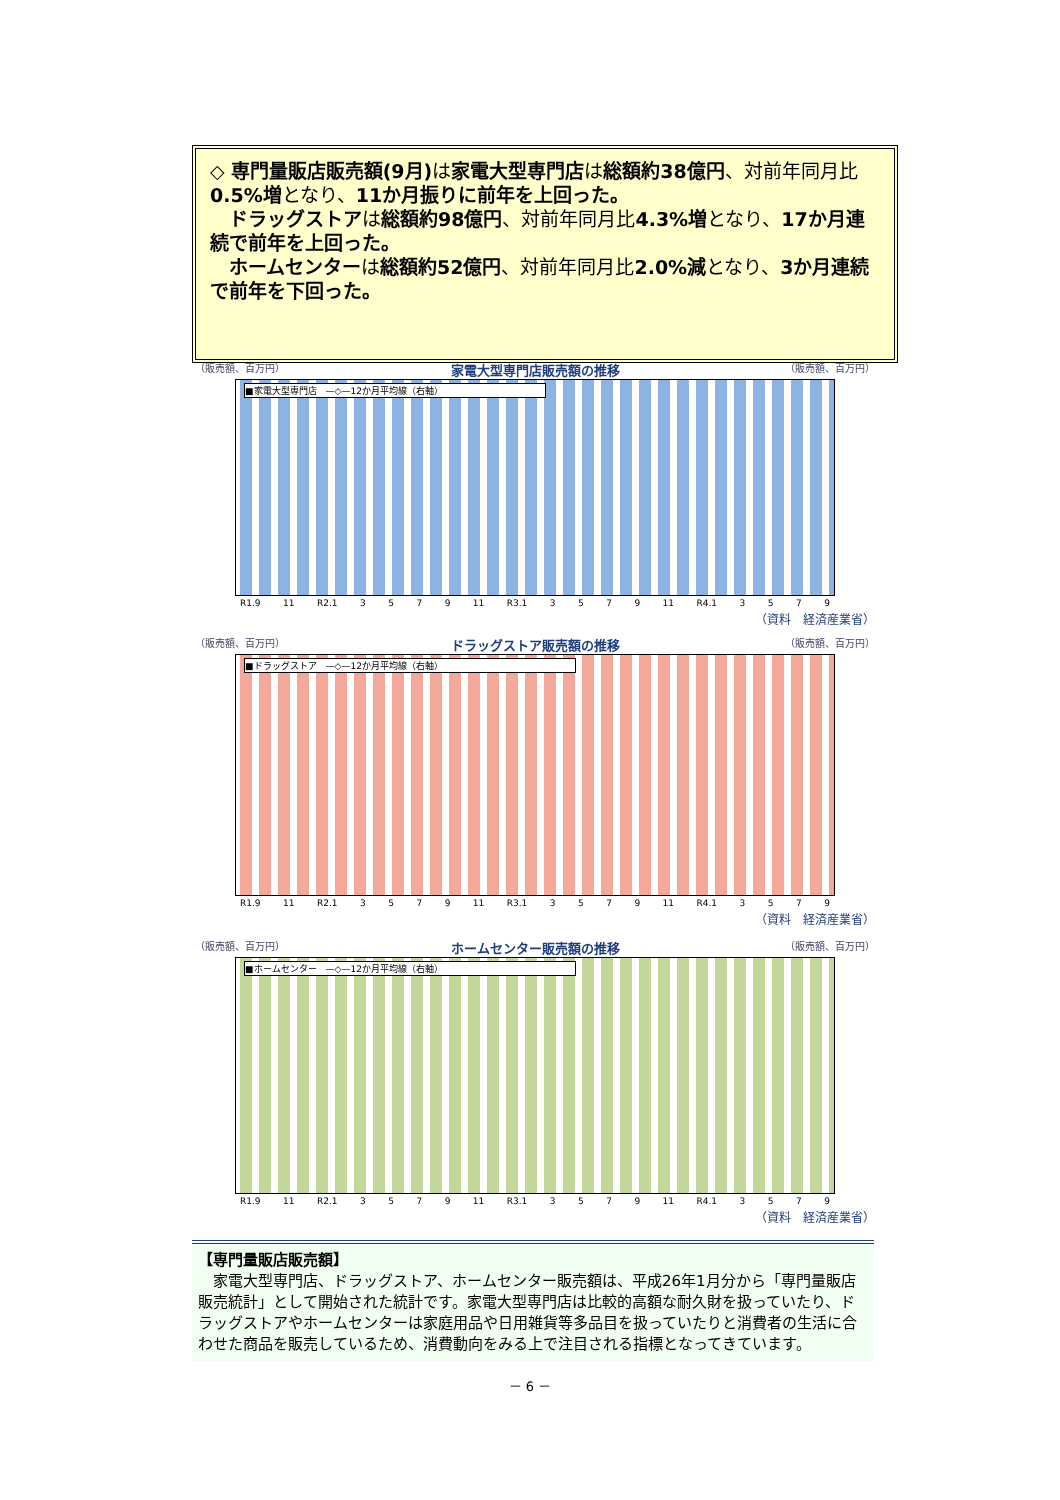◇ 専門量販店販売額(9月) は家電大型専門店は総額約38億円、対前年同月比0.5%増となり、11か月振りに前年を上回った。
　ドラッグストアは総額約98億円、対前年同月比4.3%増となり、17か月連続で前年を上回った。
　ホームセンターは総額約52億円、対前年同月比2.0%減となり、3か月連続で前年を下回った。
（販売額、百万円） 家電大型専門店販売額の推移 （販売額、百万円）
■家電大型専門店　—◇—12か月平均線（右軸）
R1.9 11 R2.1 3579 11 R3.1 3579 11 R4.1 3579
（資料　経済産業省）
（販売額、百万円） ドラッグストア販売額の推移 （販売額、百万円）
■ドラッグストア　—◇—12か月平均線（右軸）
R1.9 11 R2.1 3579 11 R3.1 3579 11 R4.1 3579
（資料　経済産業省）
（販売額、百万円） ホームセンター販売額の推移 （販売額、百万円）
■ホームセンター　—◇—12か月平均線（右軸）
R1.9 11 R2.1 3579 11 R3.1 3579 11 R4.1 3579
（資料　経済産業省）
【専門量販店販売額】
　家電大型専門店、ドラッグストア、ホームセンター販売額は、平成26年1月分から「専門量販店販売統計」として開始された統計です。家電大型専門店は比較的高額な耐久財を扱っていたり、ドラッグストアやホームセンターは家庭用品や日用雑貨等多品目を扱っていたりと消費者の生活に合わせた商品を販売しているため、消費動向をみる上で注目される指標となってきています。
－ 6 －